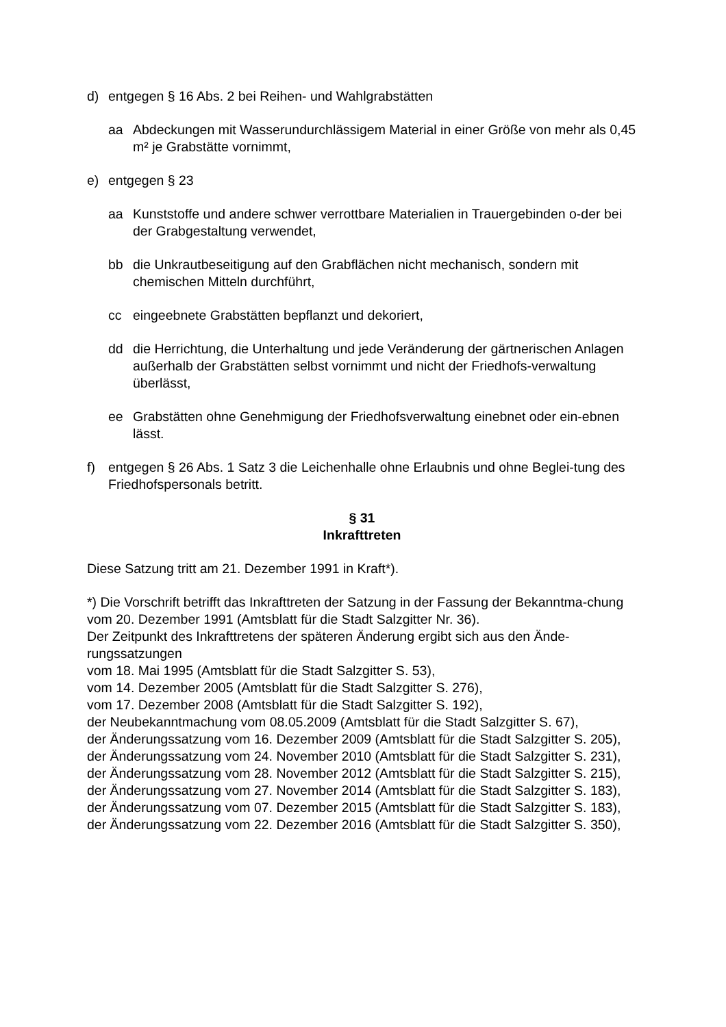d) entgegen § 16 Abs. 2 bei Reihen- und Wahlgrabstätten
aa Abdeckungen mit Wasserundurchlässigem Material in einer Größe von mehr als 0,45 m² je Grabstätte vornimmt,
e) entgegen § 23
aa Kunststoffe und andere schwer verrottbare Materialien in Trauergebinden o-der bei der Grabgestaltung verwendet,
bb die Unkrautbeseitigung auf den Grabflächen nicht mechanisch, sondern mit chemischen Mitteln durchführt,
cc eingeebnete Grabstätten bepflanzt und dekoriert,
dd die Herrichtung, die Unterhaltung und jede Veränderung der gärtnerischen Anlagen außerhalb der Grabstätten selbst vornimmt und nicht der Friedhofs-verwaltung überlässt,
ee Grabstätten ohne Genehmigung der Friedhofsverwaltung einebnet oder ein-ebnen lässt.
f) entgegen § 26 Abs. 1 Satz 3 die Leichenhalle ohne Erlaubnis und ohne Beglei-tung des Friedhofspersonals betritt.
§ 31
Inkrafttreten
Diese Satzung tritt am 21. Dezember 1991 in Kraft*).
*) Die Vorschrift betrifft das Inkrafttreten der Satzung in der Fassung der Bekanntma-chung vom 20. Dezember 1991 (Amtsblatt für die Stadt Salzgitter Nr. 36).
Der Zeitpunkt des Inkrafttretens der späteren Änderung ergibt sich aus den Ände-rungssatzungen
vom 18. Mai 1995 (Amtsblatt für die Stadt Salzgitter S. 53),
vom 14. Dezember 2005 (Amtsblatt für die Stadt Salzgitter S. 276),
vom 17. Dezember 2008 (Amtsblatt für die Stadt Salzgitter S. 192),
der Neubekanntmachung vom 08.05.2009 (Amtsblatt für die Stadt Salzgitter S. 67),
der Änderungssatzung vom 16. Dezember 2009 (Amtsblatt für die Stadt Salzgitter S. 205),
der Änderungssatzung vom 24. November 2010 (Amtsblatt für die Stadt Salzgitter S. 231),
der Änderungssatzung vom 28. November 2012 (Amtsblatt für die Stadt Salzgitter S. 215),
der Änderungssatzung vom 27. November 2014 (Amtsblatt für die Stadt Salzgitter S. 183),
der Änderungssatzung vom 07. Dezember 2015 (Amtsblatt für die Stadt Salzgitter S. 183),
der Änderungssatzung vom 22. Dezember 2016 (Amtsblatt für die Stadt Salzgitter S. 350),